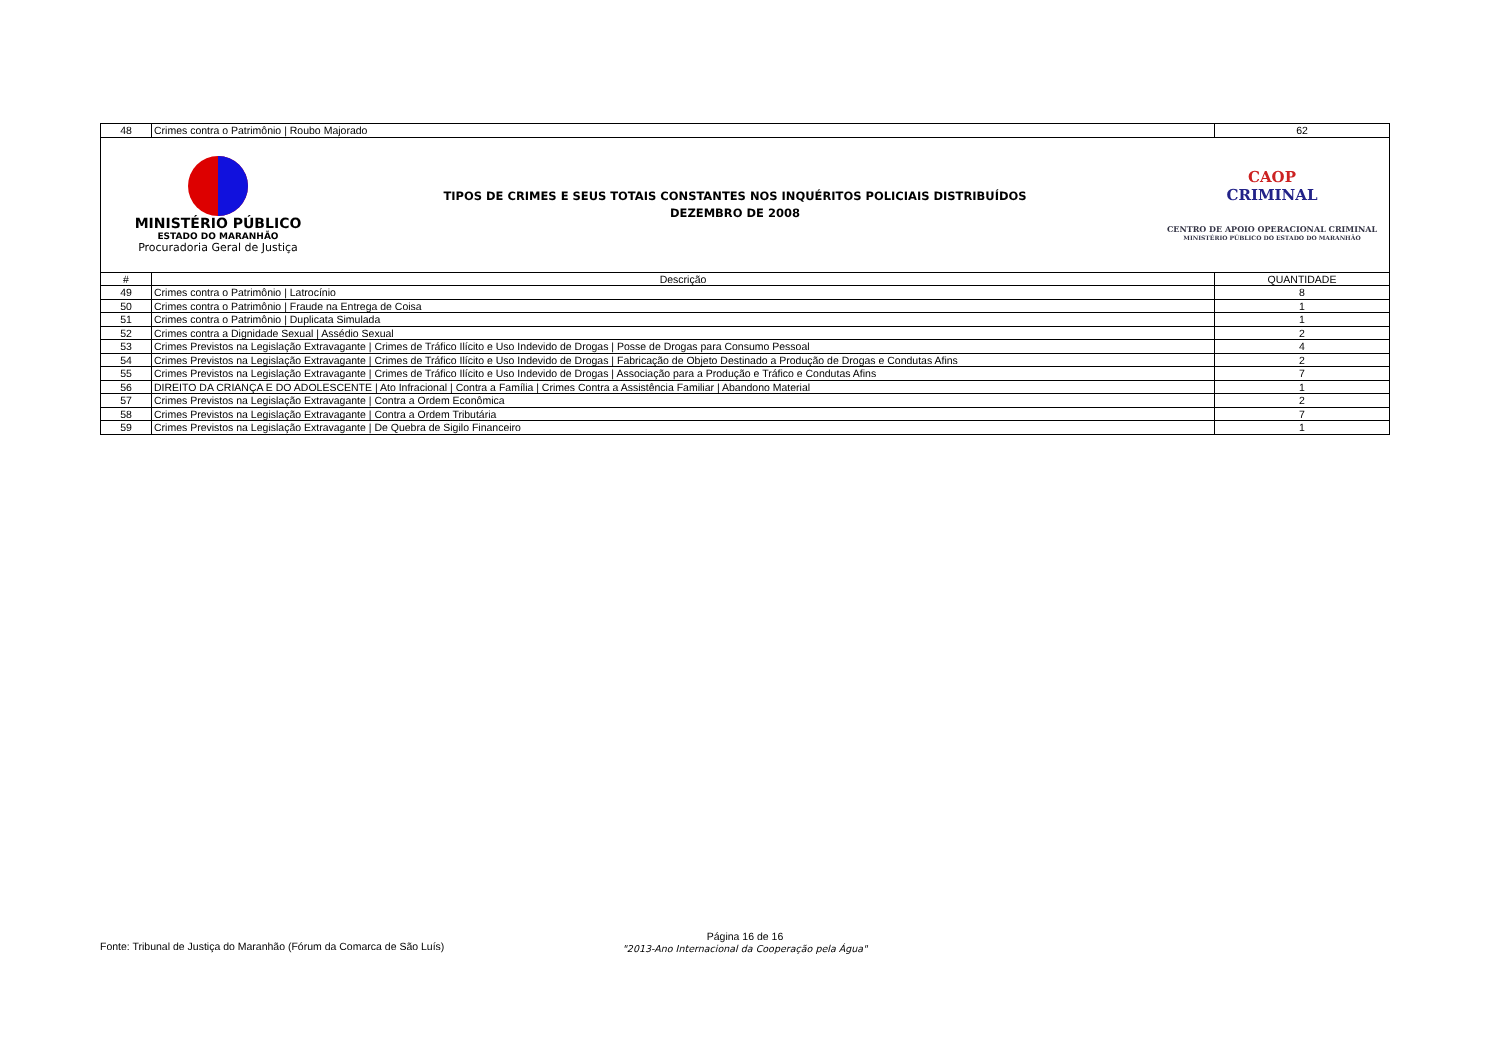| 48 | Crimes contra o Patrimônio / Roubo Majorado | 62 |
| MINISTÉRIO PÚBLICO ESTADO DO MARANHÃO Procuradoria Geral de Justiça TIPOS DE CRIMES E SEUS TOTAIS CONSTANTES NOS INQUÉRITOS POLICIAIS DISTRIBUÍDOS DEZEMBRO DE 2008 CAOP CRIMINAL CENTRO DE APOIO OPERACIONAL CRIMINAL MINISTÉRIO PÚBLICO DO ESTADO DO MARANHÃO | | |
| # | Descrição | QUANTIDADE |
| 49 | Crimes contra o Patrimônio / Latrocínio | 8 |
| 50 | Crimes contra o Patrimônio / Fraude na Entrega de Coisa | 1 |
| 51 | Crimes contra o Patrimônio / Duplicata Simulada | 1 |
| 52 | Crimes contra a Dignidade Sexual / Assédio Sexual | 2 |
| 53 | Crimes Previstos na Legislação Extravagante / Crimes de Tráfico Ilícito e Uso Indevido de Drogas / Posse de Drogas para Consumo Pessoal | 4 |
| 54 | Crimes Previstos na Legislação Extravagante / Crimes de Tráfico Ilícito e Uso Indevido de Drogas / Fabricação de Objeto Destinado a Produção de Drogas e Condutas Afins | 2 |
| 55 | Crimes Previstos na Legislação Extravagante / Crimes de Tráfico Ilícito e Uso Indevido de Drogas / Associação para a Produção e Tráfico e Condutas Afins | 7 |
| 56 | DIREITO DA CRIANÇA E DO ADOLESCENTE / Ato Infracional / Contra a Família / Crimes Contra a Assistência Familiar / Abandono Material | 1 |
| 57 | Crimes Previstos na Legislação Extravagante / Contra a Ordem Econômica | 2 |
| 58 | Crimes Previstos na Legislação Extravagante / Contra a Ordem Tributária | 7 |
| 59 | Crimes Previstos na Legislação Extravagante / De Quebra de Sigilo Financeiro | 1 |
Fonte: Tribunal de Justiça do Maranhão (Fórum da Comarca de São Luís)
Página 16 de 16
"2013-Ano Internacional da Cooperação pela Água"